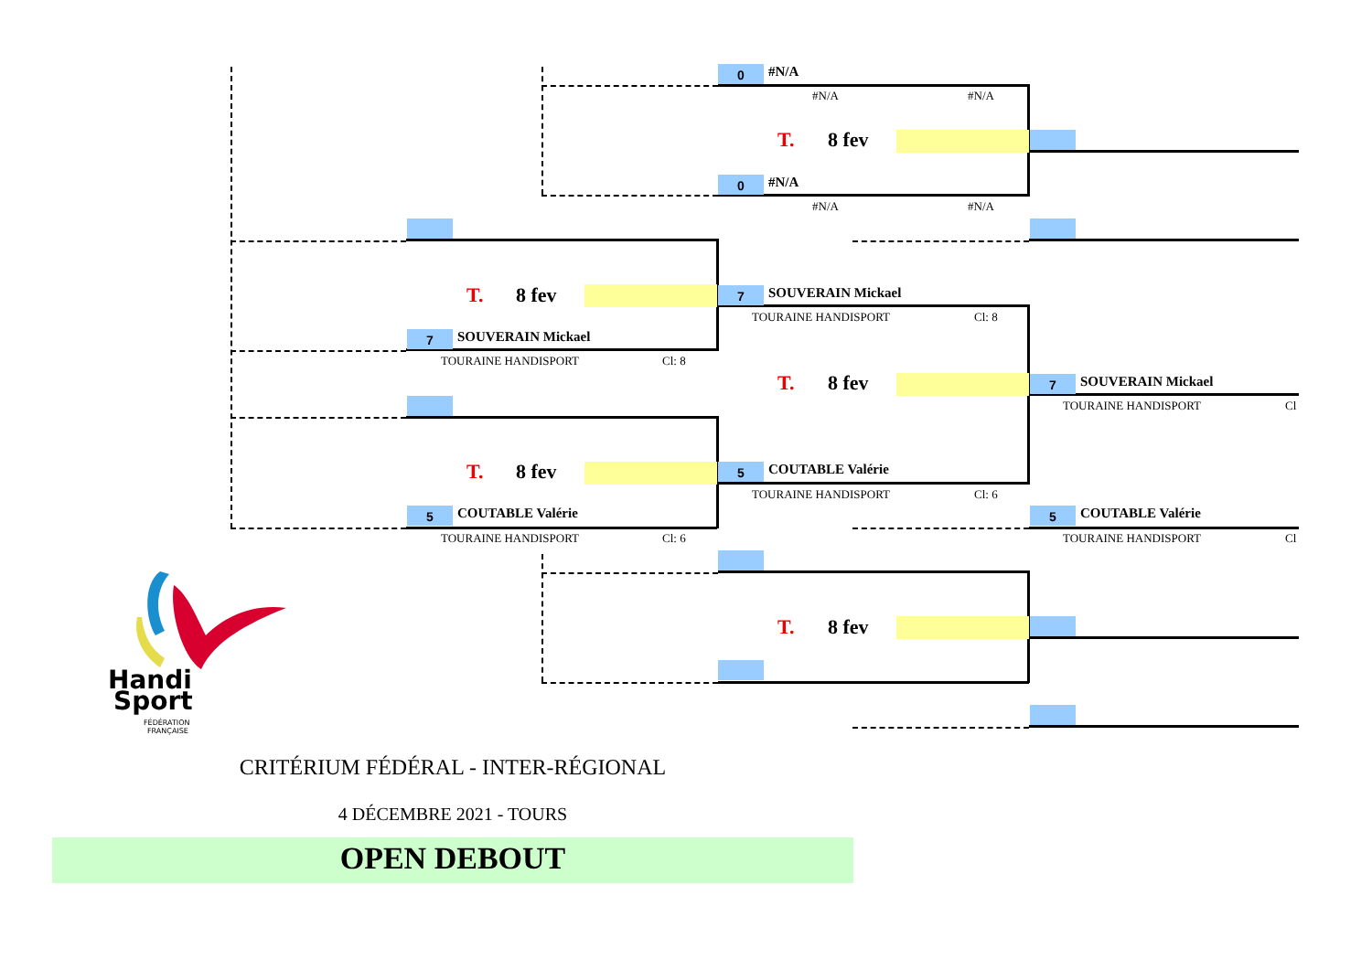0 #N/A
#N/A #N/A
T. 8 fev
0 #N/A
#N/A #N/A
T. 8 fev 7 SOUVERAIN Mickael
TOURAINE HANDISPORT Cl: 8
7 SOUVERAIN Mickael
TOURAINE HANDISPORT Cl: 8
T. 8 fev 7 SOUVERAIN Mickael
TOURAINE HANDISPORT Cl
T. 8 fev 5 COUTABLE Valérie
TOURAINE HANDISPORT Cl: 6
5 COUTABLE Valérie 5 COUTABLE Valérie
TOURAINE HANDISPORT Cl: 6 TOURAINE HANDISPORT Cl
T. 8 fev
Handi
Sport
FÉDÉRATION
FRANÇAISE
CRITÉRIUM FÉDÉRAL - INTER-RÉGIONAL
4 DÉCEMBRE 2021 - TOURS
OPEN DEBOUT